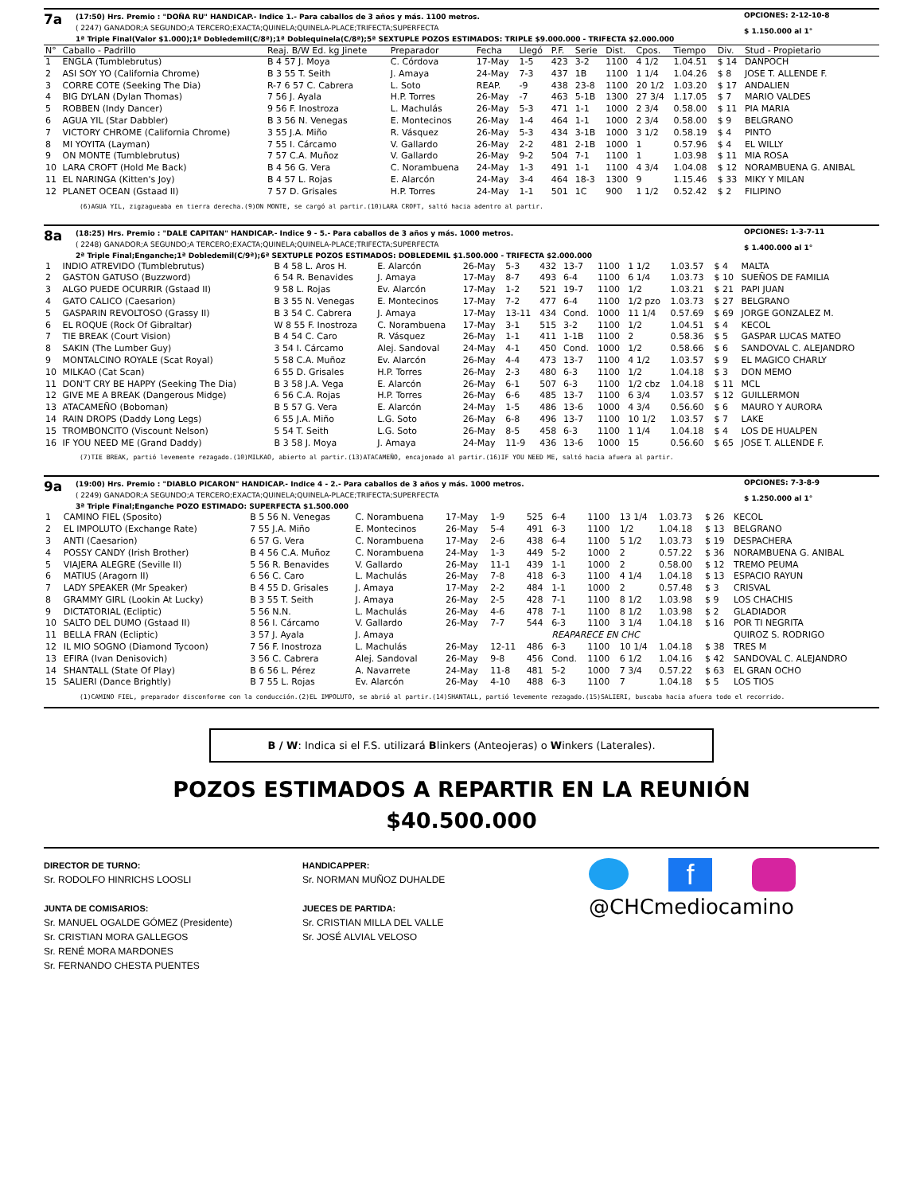7a
(17:50) Hrs. Premio : "DOÑA RU" HANDICAP.- Indice 1.- Para caballos de 3 años y más. 1100 metros.
( 2247) GANADOR;A SEGUNDO;A TERCERO;EXACTA;QUINELA;QUINELA-PLACE;TRIFECTA;SUPERFECTA
1ª Triple Final(Valor $1.000);1ª Dobledemil(C/8ª);1ª Doblequinela(C/8ª);5ª SEXTUPLE POZOS ESTIMADOS: TRIPLE $9.000.000 - TRIFECTA $2.000.000
OPCIONES: 2-12-10-8
$ 1.150.000 al 1°
| N° | Caballo - Padrillo | Reaj. B/W Ed. kg Jinete | Preparador | Fecha | Llegó | P.F. | Serie | Dist. | Cpos. | Tiempo | Div. | Stud - Propietario |
| --- | --- | --- | --- | --- | --- | --- | --- | --- | --- | --- | --- | --- |
| 1 | ENGLA (Tumblebrutus) | B 4 57 J. Moya | C. Córdova | 17-May | 1-5 | 423 | 3-2 | 1100 | 4 1/2 | 1.04.51 | $ 14 | DANPOCH |
| 2 | ASI SOY YO (California Chrome) | B 3 55 T. Seith | J. Amaya | 24-May | 7-3 | 437 | 1B | 1100 | 1 1/4 | 1.04.26 | $ 8 | JOSE T. ALLENDE F. |
| 3 | CORRE COTE (Seeking The Dia) | R-7 6 57 C. Cabrera | L. Soto | REAP. | -9 | 438 | 23-8 | 1100 | 20 1/2 | 1.03.20 | $ 17 | ANDALIEN |
| 4 | BIG DYLAN (Dylan Thomas) | 7 56 J. Ayala | H.P. Torres | 26-May | -7 | 463 | 5-1B | 1300 | 27 3/4 | 1.17.05 | $ 7 | MARIO VALDES |
| 5 | ROBBEN (Indy Dancer) | 9 56 F. Inostroza | L. Machulás | 26-May | 5-3 | 471 | 1-1 | 1000 | 2 3/4 | 0.58.00 | $ 11 | PIA MARIA |
| 6 | AGUA YIL (Star Dabbler) | B 3 56 N. Venegas | E. Montecinos | 26-May | 1-4 | 464 | 1-1 | 1000 | 2 3/4 | 0.58.00 | $ 9 | BELGRANO |
| 7 | VICTORY CHROME (California Chrome) | 3 55 J.A. Miño | R. Vásquez | 26-May | 5-3 | 434 | 3-1B | 1000 | 3 1/2 | 0.58.19 | $ 4 | PINTO |
| 8 | MI YOYITA (Layman) | 7 55 I. Cárcamo | V. Gallardo | 26-May | 2-2 | 481 | 2-1B | 1000 | 1 | 0.57.96 | $ 4 | EL WILLY |
| 9 | ON MONTE (Tumblebrutus) | 7 57 C.A. Muñoz | V. Gallardo | 26-May | 9-2 | 504 | 7-1 | 1100 | 1 | 1.03.98 | $ 11 | MIA ROSA |
| 10 | LARA CROFT (Hold Me Back) | B 4 56 G. Vera | C. Norambuena | 24-May | 1-3 | 491 | 1-1 | 1100 | 4 3/4 | 1.04.08 | $ 12 | NORAMBUENA G. ANIBAL |
| 11 | EL NARINGA (Kitten's Joy) | B 4 57 L. Rojas | E. Alarcón | 24-May | 3-4 | 464 | 18-3 | 1300 | 9 | 1.15.46 | $ 33 | MIKY Y MILAN |
| 12 | PLANET OCEAN (Gstaad II) | 7 57 D. Grisales | H.P. Torres | 24-May | 1-1 | 501 | 1C | 900 | 1 1/2 | 0.52.42 | $ 2 | FILIPINO |
(6)AGUA YIL, zigzagueaba en tierra derecha.(9)ON MONTE, se cargó al partir.(10)LARA CROFT, saltó hacia adentro al partir.
8a
(18:25) Hrs. Premio : "DALE CAPITAN" HANDICAP.- Indice 9 - 5.- Para caballos de 3 años y más. 1000 metros.
( 2248) GANADOR;A SEGUNDO;A TERCERO;EXACTA;QUINELA;QUINELA-PLACE;TRIFECTA;SUPERFECTA
2ª Triple Final;Enganche;1ª Dobledemil(C/9ª);6ª SEXTUPLE POZOS ESTIMADOS: DOBLEDEMIL $1.500.000 - TRIFECTA $2.000.000
OPCIONES: 1-3-7-11
$ 1.400.000 al 1°
| 1 | INDIO ATREVIDO (Tumblebrutus) | B 4 58 L. Aros H. | E. Alarcón | 26-May | 5-3 | 432 | 13-7 | 1100 | 1 1/2 | 1.03.57 | $ 4 | MALTA |
| 2 | GASTON GATUSO (Buzzword) | 6 54 R. Benavides | J. Amaya | 17-May | 8-7 | 493 | 6-4 | 1100 | 6 1/4 | 1.03.73 | $ 10 | SUEÑOS DE FAMILIA |
| 3 | ALGO PUEDE OCURRIR (Gstaad II) | 9 58 L. Rojas | Ev. Alarcón | 17-May | 1-2 | 521 | 19-7 | 1100 | 1/2 | 1.03.21 | $ 21 | PAPI JUAN |
| 4 | GATO CALICO (Caesarion) | B 3 55 N. Venegas | E. Montecinos | 17-May | 7-2 | 477 | 6-4 | 1100 | 1/2 pzo | 1.03.73 | $ 27 | BELGRANO |
| 5 | GASPARIN REVOLTOSO (Grassy II) | B 3 54 C. Cabrera | J. Amaya | 17-May | 13-11 | 434 | Cond. | 1000 | 11 1/4 | 0.57.69 | $ 69 | JORGE GONZALEZ M. |
| 6 | EL ROQUE (Rock Of Gibraltar) | W 8 55 F. Inostroza | C. Norambuena | 17-May | 3-1 | 515 | 3-2 | 1100 | 1/2 | 1.04.51 | $ 4 | KECOL |
| 7 | TIE BREAK (Court Vision) | B 4 54 C. Caro | R. Vásquez | 26-May | 1-1 | 411 | 1-1B | 1100 | 2 | 0.58.36 | $ 5 | GASPAR LUCAS MATEO |
| 8 | SAKIN (The Lumber Guy) | 3 54 I. Cárcamo | Alej. Sandoval | 24-May | 4-1 | 450 | Cond. | 1000 | 1/2 | 0.58.66 | $ 6 | SANDOVAL C. ALEJANDRO |
| 9 | MONTALCINO ROYALE (Scat Royal) | 5 58 C.A. Muñoz | Ev. Alarcón | 26-May | 4-4 | 473 | 13-7 | 1100 | 4 1/2 | 1.03.57 | $ 9 | EL MAGICO CHARLY |
| 10 | MILKAO (Cat Scan) | 6 55 D. Grisales | H.P. Torres | 26-May | 2-3 | 480 | 6-3 | 1100 | 1/2 | 1.04.18 | $ 3 | DON MEMO |
| 11 | DON'T CRY BE HAPPY (Seeking The Dia) | B 3 58 J.A. Vega | E. Alarcón | 26-May | 6-1 | 507 | 6-3 | 1100 | 1/2 cbz | 1.04.18 | $ 11 | MCL |
| 12 | GIVE ME A BREAK (Dangerous Midge) | 6 56 C.A. Rojas | H.P. Torres | 26-May | 6-6 | 485 | 13-7 | 1100 | 6 3/4 | 1.03.57 | $ 12 | GUILLERMON |
| 13 | ATACAMEÑO (Boboman) | B 5 57 G. Vera | E. Alarcón | 24-May | 1-5 | 486 | 13-6 | 1000 | 4 3/4 | 0.56.60 | $ 6 | MAURO Y AURORA |
| 14 | RAIN DROPS (Daddy Long Legs) | 6 55 J.A. Miño | L.G. Soto | 26-May | 6-8 | 496 | 13-7 | 1100 | 10 1/2 | 1.03.57 | $ 7 | LAKE |
| 15 | TROMBONCITO (Viscount Nelson) | 5 54 T. Seith | L.G. Soto | 26-May | 8-5 | 458 | 6-3 | 1100 | 1 1/4 | 1.04.18 | $ 4 | LOS DE HUALPEN |
| 16 | IF YOU NEED ME (Grand Daddy) | B 3 58 J. Moya | J. Amaya | 24-May | 11-9 | 436 | 13-6 | 1000 | 15 | 0.56.60 | $ 65 | JOSE T. ALLENDE F. |
(7)TIE BREAK, partió levemente rezagado.(10)MILKAO, abierto al partir.(13)ATACAMEÑO, encajonado al partir.(16)IF YOU NEED ME, saltó hacia afuera al partir.
9a
(19:00) Hrs. Premio : "DIABLO PICARON" HANDICAP.- Indice 4 - 2.- Para caballos de 3 años y más. 1000 metros.
( 2249) GANADOR;A SEGUNDO;A TERCERO;EXACTA;QUINELA;QUINELA-PLACE;TRIFECTA;SUPERFECTA
3ª Triple Final;Enganche POZO ESTIMADO: SUPERFECTA $1.500.000
OPCIONES: 7-3-8-9
$ 1.250.000 al 1°
| 1 | CAMINO FIEL (Sposito) | B 5 56 N. Venegas | C. Norambuena | 17-May | 1-9 | 525 | 6-4 | 1100 | 13 1/4 | 1.03.73 | $ 26 | KECOL |
| 2 | EL IMPOLUTO (Exchange Rate) | 7 55 J.A. Miño | E. Montecinos | 26-May | 5-4 | 491 | 6-3 | 1100 | 1/2 | 1.04.18 | $ 13 | BELGRANO |
| 3 | ANTI (Caesarion) | 6 57 G. Vera | C. Norambuena | 17-May | 2-6 | 438 | 6-4 | 1100 | 5 1/2 | 1.03.73 | $ 19 | DESPACHERA |
| 4 | POSSY CANDY (Irish Brother) | B 4 56 C.A. Muñoz | C. Norambuena | 24-May | 1-3 | 449 | 5-2 | 1000 | 2 | 0.57.22 | $ 36 | NORAMBUENA G. ANIBAL |
| 5 | VIAJERA ALEGRE (Seville II) | 5 56 R. Benavides | V. Gallardo | 26-May | 11-1 | 439 | 1-1 | 1000 | 2 | 0.58.00 | $ 12 | TREMO PEUMA |
| 6 | MATIUS (Aragorn II) | 6 56 C. Caro | L. Machulás | 26-May | 7-8 | 418 | 6-3 | 1100 | 4 1/4 | 1.04.18 | $ 13 | ESPACIO RAYUN |
| 7 | LADY SPEAKER (Mr Speaker) | B 4 55 D. Grisales | J. Amaya | 17-May | 2-2 | 484 | 1-1 | 1000 | 2 | 0.57.48 | $ 3 | CRISVAL |
| 8 | GRAMMY GIRL (Lookin At Lucky) | B 3 55 T. Seith | J. Amaya | 26-May | 2-5 | 428 | 7-1 | 1100 | 8 1/2 | 1.03.98 | $ 9 | LOS CHACHIS |
| 9 | DICTATORIAL (Ecliptic) | 5 56 N.N. | L. Machulás | 26-May | 4-6 | 478 | 7-1 | 1100 | 8 1/2 | 1.03.98 | $ 2 | GLADIADOR |
| 10 | SALTO DEL DUMO (Gstaad II) | 8 56 I. Cárcamo | V. Gallardo | 26-May | 7-7 | 544 | 6-3 | 1100 | 3 1/4 | 1.04.18 | $ 16 | POR TI NEGRITA |
| 11 | BELLA FRAN (Ecliptic) | 3 57 J. Ayala | J. Amaya | | | | REAPARECE EN CHC | | | | | QUIROZ S. RODRIGO |
| 12 | IL MIO SOGNO (Diamond Tycoon) | 7 56 F. Inostroza | L. Machulás | 26-May | 12-11 | 486 | 6-3 | 1100 | 10 1/4 | 1.04.18 | $ 38 | TRES M |
| 13 | EFIRA (Ivan Denisovich) | 3 56 C. Cabrera | Alej. Sandoval | 26-May | 9-8 | 456 | Cond. | 1100 | 6 1/2 | 1.04.16 | $ 42 | SANDOVAL C. ALEJANDRO |
| 14 | SHANTALL (State Of Play) | B 6 56 L. Pérez | A. Navarrete | 24-May | 11-8 | 481 | 5-2 | 1000 | 7 3/4 | 0.57.22 | $ 63 | EL GRAN OCHO |
| 15 | SALIERI (Dance Brightly) | B 7 55 L. Rojas | Ev. Alarcón | 26-May | 4-10 | 488 | 6-3 | 1100 | 7 | 1.04.18 | $ 5 | LOS TIOS |
(1)CAMINO FIEL, preparador disconforme con la conducción.(2)EL IMPOLUTO, se abrió al partir.(14)SHANTALL, partió levemente rezagado.(15)SALIERI, buscaba hacia afuera todo el recorrido.
B / W: Indica si el F.S. utilizará Blinkers (Anteojeras) o Winkers (Laterales).
POZOS ESTIMADOS A REPARTIR EN LA REUNIÓN
$40.500.000
DIRECTOR DE TURNO:
Sr. RODOLFO HINRICHS LOOSLI
JUNTA DE COMISARIOS:
Sr. MANUEL OGALDE GÓMEZ (Presidente)
Sr. CRISTIAN MORA GALLEGOS
Sr. RENÉ MORA MARDONES
Sr. FERNANDO CHESTA PUENTES
HANDICAPPER:
Sr. NORMAN MUÑOZ DUHALDE
JUECES DE PARTIDA:
Sr. CRISTIAN MILLA DEL VALLE
Sr. JOSÉ ALVIAL VELOSO
f
@CHCmediocamino